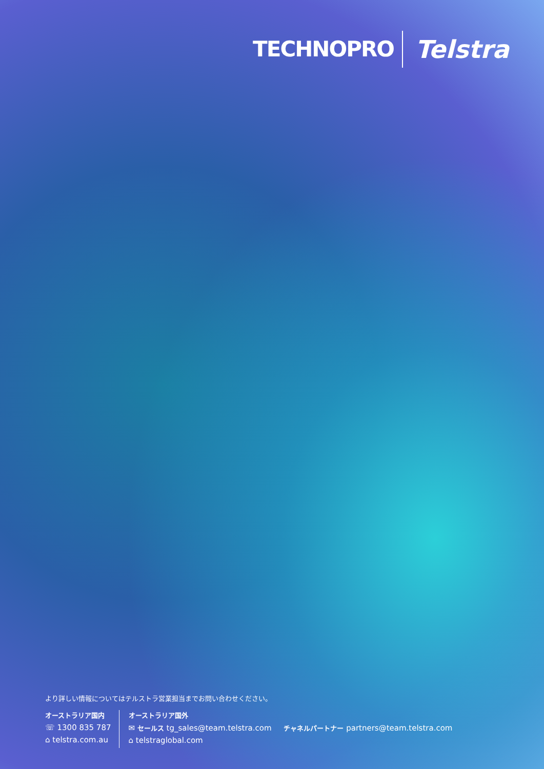TECHNOPRO
Telstra
より詳しい情報についてはテルストラ営業担当までお問い合わせください。
オーストラリア国内
☏ 1300 835 787
⌂ telstra.com.au
オーストラリア国外
✉ セールス tg_sales@team.telstra.com チャネルパートナー partners@team.telstra.com
⌂ telstraglobal.com